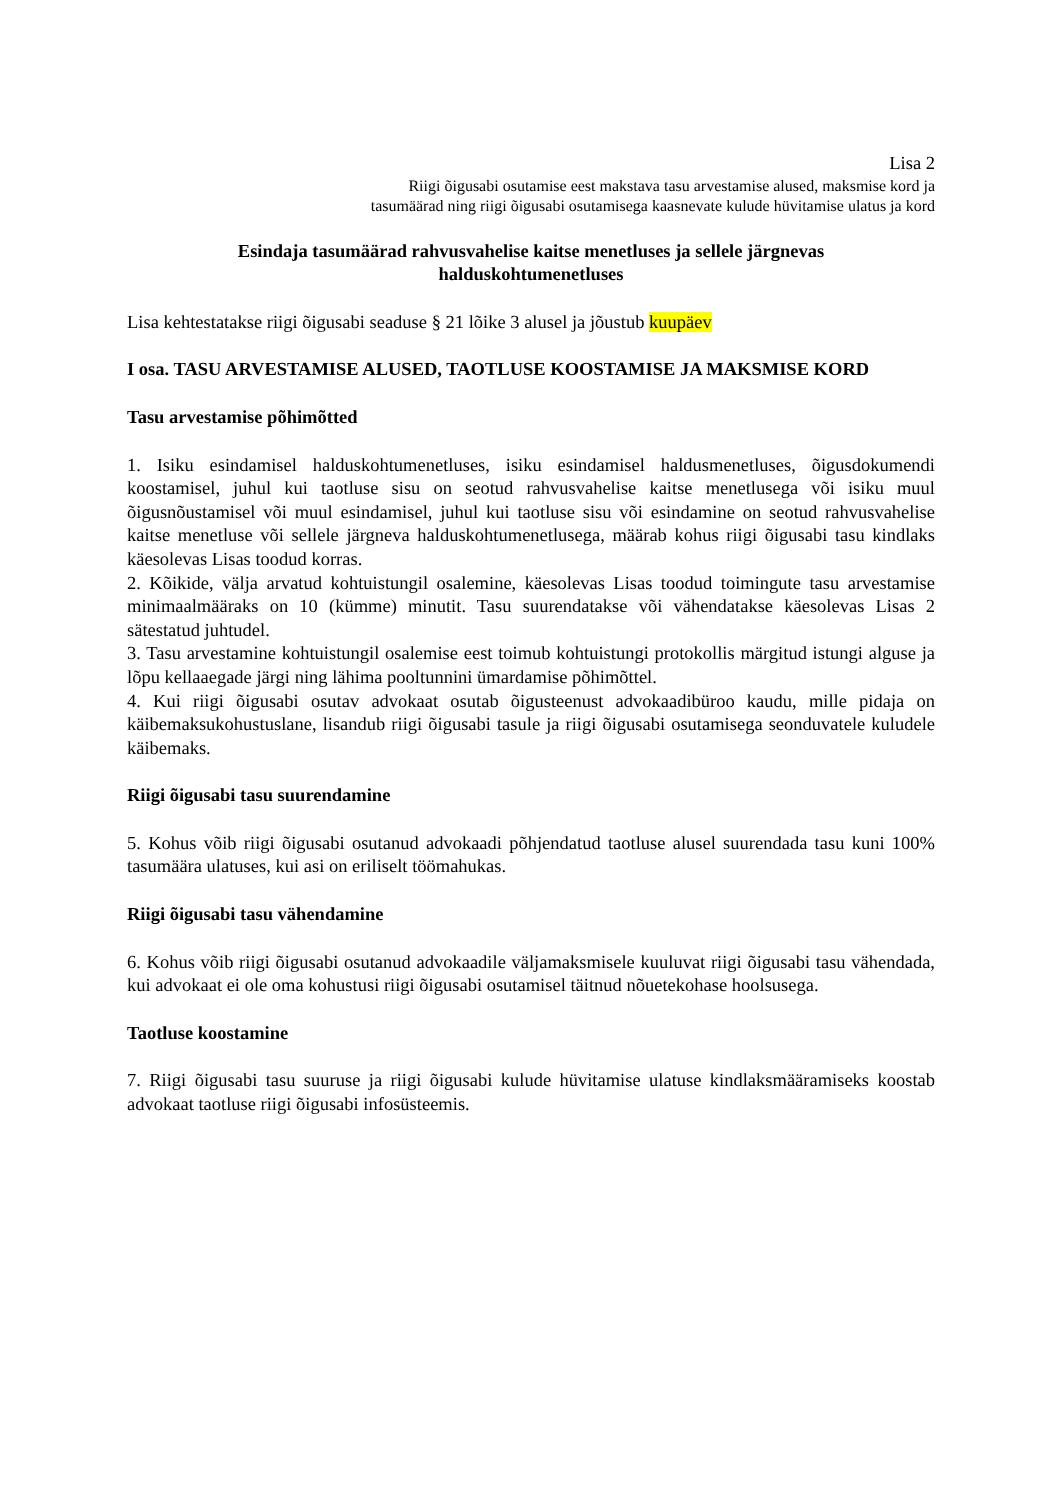Lisa 2
Riigi õigusabi osutamise eest makstava tasu arvestamise alused, maksmise kord ja
tasumäärad ning riigi õigusabi osutamisega kaasnevate kulude hüvitamise ulatus ja kord
Esindaja tasumäärad rahvusvahelise kaitse menetluses ja sellele järgnevas
halduskohtumenetluses
Lisa kehtestatakse riigi õigusabi seaduse § 21 lõike 3 alusel ja jõustub kuupäev
I osa. TASU ARVESTAMISE ALUSED, TAOTLUSE KOOSTAMISE JA MAKSMISE KORD
Tasu arvestamise põhimõtted
1. Isiku esindamisel halduskohtumenetluses, isiku esindamisel haldusmenetluses, õigusdokumendi koostamisel, juhul kui taotluse sisu on seotud rahvusvahelise kaitse menetlusega või isiku muul õigusnõustamisel või muul esindamisel, juhul kui taotluse sisu või esindamine on seotud rahvusvahelise kaitse menetluse või sellele järgneva halduskohtumenetlusega, määrab kohus riigi õigusabi tasu kindlaks käesolevas Lisas toodud korras.
2. Kõikide, välja arvatud kohtuistungil osalemine, käesolevas Lisas toodud toimingute tasu arvestamise minimaalmääraks on 10 (kümme) minutit. Tasu suurendatakse või vähendatakse käesolevas Lisas 2 sätestatud juhtudel.
3. Tasu arvestamine kohtuistungil osalemise eest toimub kohtuistungi protokollis märgitud istungi alguse ja lõpu kellaaegade järgi ning lähima pooltunnini ümardamise põhimõttel.
4. Kui riigi õigusabi osutav advokaat osutab õigusteenust advokaadibüroo kaudu, mille pidaja on käibemaksukohustuslane, lisandub riigi õigusabi tasule ja riigi õigusabi osutamisega seonduvatele kuludele käibemaks.
Riigi õigusabi tasu suurendamine
5. Kohus võib riigi õigusabi osutanud advokaadi põhjendatud taotluse alusel suurendada tasu kuni 100% tasumäära ulatuses, kui asi on eriliselt töömahukas.
Riigi õigusabi tasu vähendamine
6. Kohus võib riigi õigusabi osutanud advokaadile väljamaksmisele kuuluvat riigi õigusabi tasu vähendada, kui advokaat ei ole oma kohustusi riigi õigusabi osutamisel täitnud nõuetekohase hoolsusega.
Taotluse koostamine
7. Riigi õigusabi tasu suuruse ja riigi õigusabi kulude hüvitamise ulatuse kindlaksmääramiseks koostab advokaat taotluse riigi õigusabi infosüsteemis.